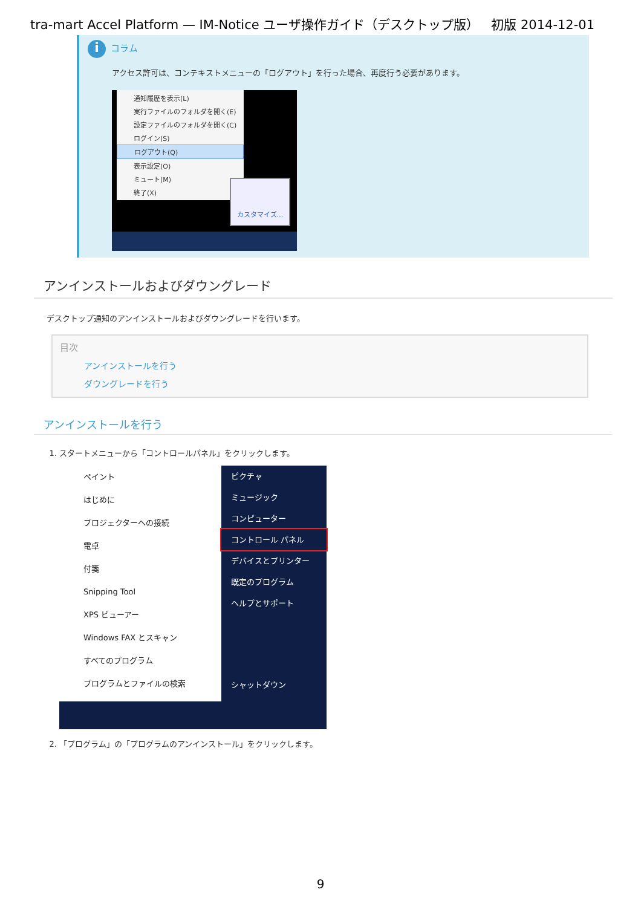tra-mart Accel Platform — IM-Notice ユーザ操作ガイド（デスクトップ版） 初版 2014-12-01
iコラム
アクセス許可は、コンテキストメニューの「ログアウト」を行った場合、再度行う必要があります。
通知履歴を表示(L)
実行ファイルのフォルダを開く(E)
設定ファイルのフォルダを開く(C)
ログイン(S)
ログアウト(Q)
表示設定(O)
ミュート(M)
終了(X)
カスタマイズ...
アンインストールおよびダウングレード
デスクトップ通知のアンインストールおよびダウングレードを行います。
目次
アンインストールを行う
ダウングレードを行う
アンインストールを行う
1. スタートメニューから「コントロールパネル」をクリックします。
ペイント
はじめに
プロジェクターへの接続
電卓
付箋
Snipping Tool
XPS ビューアー
Windows FAX とスキャン
すべてのプログラム
プログラムとファイルの検索
ピクチャ
ミュージック
コンピューター
コントロール パネル
デバイスとプリンター
既定のプログラム
ヘルプとサポート
シャットダウン
2. 「プログラム」の「プログラムのアンインストール」をクリックします。
9